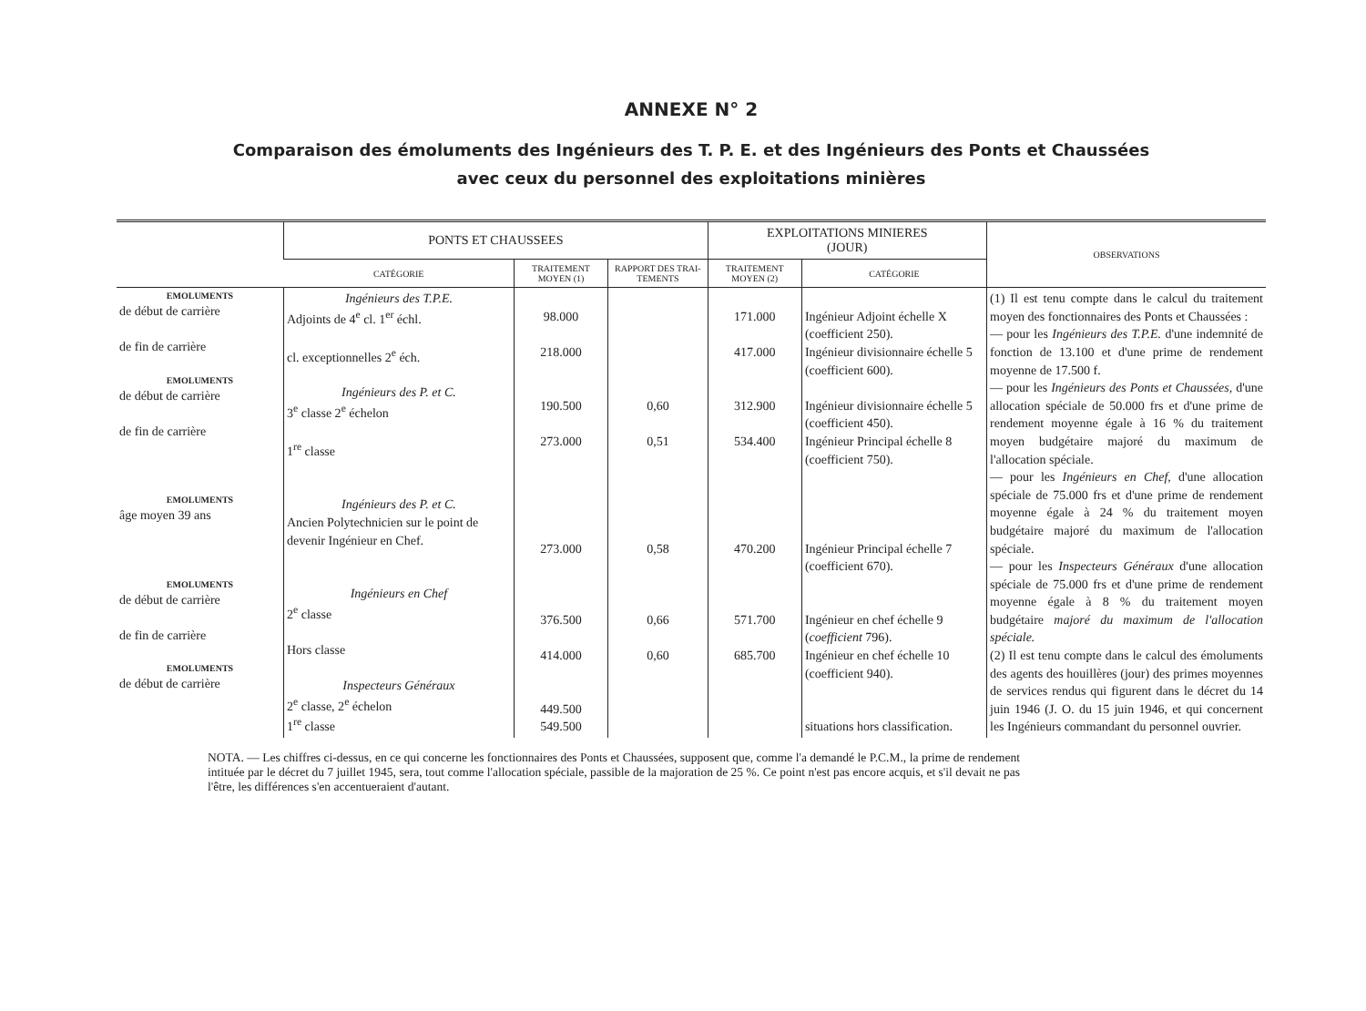ANNEXE N° 2
Comparaison des émoluments des Ingénieurs des T. P. E. et des Ingénieurs des Ponts et Chaussées
avec ceux du personnel des exploitations minières
| | PONTS ET CHAUSSEES | | | EXPLOITATIONS MINIERES (JOUR) | | OBSERVATIONS |
| --- | --- | --- | --- | --- | --- | --- |
| | CATÉGORIE | TRAITEMENT MOYEN (1) | RAPPORT DES TRAI-TEMENTS | TRAITEMENT MOYEN (2) | CATÉGORIE | |
| EMOLUMENTS de début de carrière de fin de carrière EMOLUMENTS de début de carrière de fin de carrière EMOLUMENTS âge moyen 39 ans EMOLUMENTS de début de carrière de fin de carrière EMOLUMENTS de début de carrière | Ingénieurs des T.P.E. Adjoints de 4<sup>e</sup> cl. 1<sup>er</sup> échl. cl. exceptionnelles 2<sup>e</sup> éch. Ingénieurs des P. et C. 3<sup>e</sup> classe 2<sup>e</sup> échelon 1<sup>re</sup> classe Ingénieurs des P. et C. Ancien Polytechnicien sur le point de devenir Ingénieur en Chef. Ingénieurs en Chef 2<sup>e</sup> classe Hors classe Inspecteurs Généraux 2<sup>e</sup> classe, 2<sup>e</sup> échelon 1<sup>re</sup> classe | 98.000 218.000 190.500 273.000 273.000 376.500 414.000 449.500 549.500 | 0,60 0,51 0,58 0,66 0,60 | 171.000 417.000 312.900 534.400 470.200 571.700 685.700 | Ingénieur Adjoint échelle X (coefficient 250). Ingénieur divisionnaire échelle 5 (coefficient 600). Ingénieur divisionnaire échelle 5 (coefficient 450). Ingénieur Principal échelle 8 (coefficient 750). Ingénieur Principal échelle 7 (coefficient 670). Ingénieur en chef échelle 9 ( coefficient 796). Ingénieur en chef échelle 10 (coefficient 940). situations hors classification. | (1) Il est tenu compte dans le calcul du traitement moyen des fonctionnaires des Ponts et Chaussées : — pour les Ingénieurs des T.P.E. d'une indemnité de fonction de 13.100 et d'une prime de rendement moyenne de 17.500 f. — pour les Ingénieurs des Ponts et Chaussées, d'une allocation spéciale de 50.000 frs et d'une prime de rendement moyenne égale à 16 % du traitement moyen budgétaire majoré du maximum de l'allocation spéciale. — pour les Ingénieurs en Chef, d'une allocation spéciale de 75.000 frs et d'une prime de rendement moyenne égale à 24 % du traitement moyen budgétaire majoré du maximum de l'allocation spéciale. — pour les Inspecteurs Généraux d'une allocation spéciale de 75.000 frs et d'une prime de rendement moyenne égale à 8 % du traitement moyen budgétaire majoré du maximum de l'allocation spéciale. (2) Il est tenu compte dans le calcul des émoluments des agents des houillères (jour) des primes moyennes de services rendus qui figurent dans le décret du 14 juin 1946 (J. O. du 15 juin 1946, et qui concernent les Ingénieurs commandant du personnel ouvrier. |
NOTA. — Les chiffres ci-dessus, en ce qui concerne les fonctionnaires des Ponts et Chaussées, supposent que, comme l'a demandé le P.C.M., la prime de rendement intituée par le décret du 7 juillet 1945, sera, tout comme l'allocation spéciale, passible de la majoration de 25 %. Ce point n'est pas encore acquis, et s'il devait ne pas l'être, les différences s'en accentueraient d'autant.